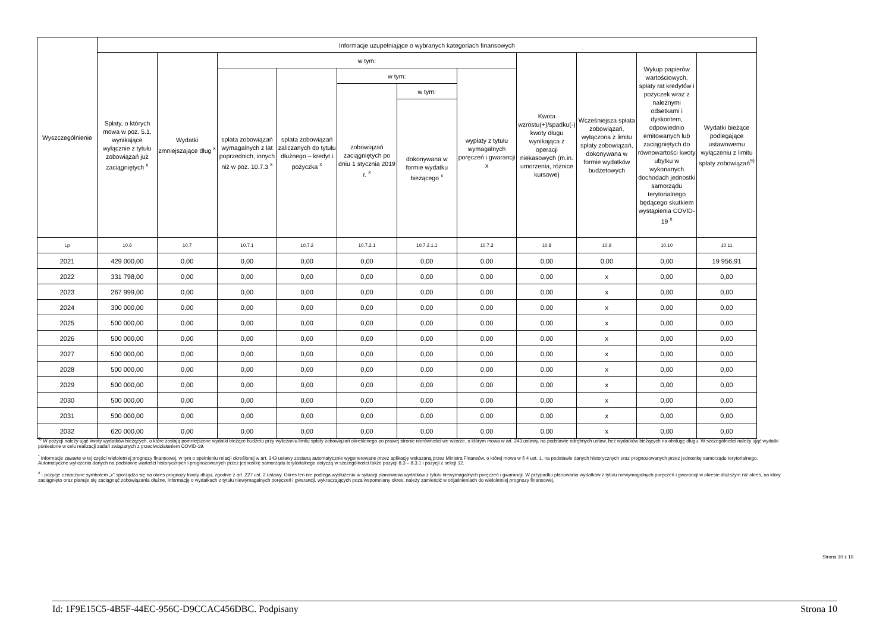| Wyszczególnienie | Informacje uzupełniające o wybranych kategoriach finansowych | | | | | | | | | | |
| --- | --- | --- | --- | --- | --- | --- | --- | --- | --- | --- | --- |
| | Spłaty, o których mowa w poz. 5.1, wynikające wyłącznie z tytułu zobowiązań już zaciągniętych <sup>x</sup> | Wydatki zmniejszające dług <sup>x</sup> | w tym: | | | | | Kwota wzrostu(+)/spadku(-) kwoty długu wynikająca z operacji niekasowych (m.in. umorzenia, różnice kursowe) | Wcześniejsza spłata zobowiązań, wyłączona z limitu spłaty zobowiązań, dokonywana w formie wydatków budżetowych | Wykup papierów wartościowych, spłaty rat kredytów i pożyczek wraz z należnymi odsetkami i dyskontem, odpowiednio emitowanych lub zaciągniętych do równowartości kwoty ubytku w wykonanych dochodach jednostki samorządu terytorialnego będącego skutkiem wystąpienia COVID-19 <sup>x</sup> | Wydatki bieżące podlegające ustawowemu wyłączeniu z limitu spłaty zobowiązań<sup>9)</sup> |
| | | | spłata zobowiązań wymagalnych z lat poprzednich, innych niż w poz. 10.7.3 <sup>x</sup> | spłata zobowiązań zaliczanych do tytułu dłużnego – kredyt i pożyczka <sup>x</sup> | w tym: | | wypłaty z tytułu wymagalnych poręczeń i gwarancji x | | | | |
| | | | | | zobowiązań zaciągniętych po dniu 1 stycznia 2019 r. <sup>x</sup> | w tym: | | | | | |
| | | | | | | dokonywana w formie wydatku bieżącego <sup>x</sup> | | | | | |
| Lp | 10.6 | 10.7 | 10.7.1 | 10.7.2 | 10.7.2.1 | 10.7.2.1.1 | 10.7.3 | 10.8 | 10.9 | 10.10 | 10.11 |
| 2021 | 429 000,00 | 0,00 | 0,00 | 0,00 | 0,00 | 0,00 | 0,00 | 0,00 | 0,00 | 0,00 | 19 956,91 |
| 2022 | 331 798,00 | 0,00 | 0,00 | 0,00 | 0,00 | 0,00 | 0,00 | 0,00 | x | 0,00 | 0,00 |
| 2023 | 267 999,00 | 0,00 | 0,00 | 0,00 | 0,00 | 0,00 | 0,00 | 0,00 | x | 0,00 | 0,00 |
| 2024 | 300 000,00 | 0,00 | 0,00 | 0,00 | 0,00 | 0,00 | 0,00 | 0,00 | x | 0,00 | 0,00 |
| 2025 | 500 000,00 | 0,00 | 0,00 | 0,00 | 0,00 | 0,00 | 0,00 | 0,00 | x | 0,00 | 0,00 |
| 2026 | 500 000,00 | 0,00 | 0,00 | 0,00 | 0,00 | 0,00 | 0,00 | 0,00 | x | 0,00 | 0,00 |
| 2027 | 500 000,00 | 0,00 | 0,00 | 0,00 | 0,00 | 0,00 | 0,00 | 0,00 | x | 0,00 | 0,00 |
| 2028 | 500 000,00 | 0,00 | 0,00 | 0,00 | 0,00 | 0,00 | 0,00 | 0,00 | x | 0,00 | 0,00 |
| 2029 | 500 000,00 | 0,00 | 0,00 | 0,00 | 0,00 | 0,00 | 0,00 | 0,00 | x | 0,00 | 0,00 |
| 2030 | 500 000,00 | 0,00 | 0,00 | 0,00 | 0,00 | 0,00 | 0,00 | 0,00 | x | 0,00 | 0,00 |
| 2031 | 500 000,00 | 0,00 | 0,00 | 0,00 | 0,00 | 0,00 | 0,00 | 0,00 | x | 0,00 | 0,00 |
| 2032 | 620 000,00 | 0,00 | 0,00 | 0,00 | 0,00 | 0,00 | 0,00 | 0,00 | x | 0,00 | 0,00 |
<sup>9)</sup> W pozycji należy ująć kwoty wydatków bieżących, o które zostają pomniejszone wydatki bieżące budżetu przy wyliczaniu limitu spłaty zobowiązań określonego po prawej stronie nierówności we wzorze, o którym mowa w art. 243 ustawy, na podstawie odrębnych ustaw, bez wydatków bieżących na obsługę długu. W szczególności należy ująć wydatki poniesione w celu realizacji zadań związanych z przeciwdziałaniem COVID-19.
<sup>*</sup> Informacje zawarte w tej części wieloletniej prognozy finansowej, w tym o spełnieniu relacji określonej w art. 243 ustawy zostaną automatycznie wygenerowane przez aplikację wskazaną przez Ministra Finansów, o której mowa w § 4 ust. 1, na podstawie danych historycznych oraz prognozowanych przez jednostkę samorządu terytorialnego. Automatyczne wyliczenia danych na podstawie wartości historycznych i prognozowanych przez jednostkę samorządu terytorialnego dotyczą w szczególności także pozycji 8.3 – 8.3.1 i pozycji z sekcji 12.
<sup>x</sup> - pozycje oznaczone symbolem „x” sporządza się na okres prognozy kwoty długu, zgodnie z art. 227 ust. 2 ustawy. Okres ten nie podlega wydłużeniu w sytuacji planowania wydatków z tytułu niewymagalnych poręczeń i gwarancji. W przypadku planowania wydatków z tytułu niewymagalnych poręczeń i gwarancji w okresie dłuższym niż okres, na który zaciągnięto oraz planuje się zaciągnąć zobowiązania dłużne, informację o wydatkach z tytułu niewymagalnych poręczeń i gwarancji, wykraczających poza wspomniany okres, należy zamieścić w objaśnieniach do wieloletniej prognozy finansowej.
Strona 10 z 10
Id: 1F9E15C5-4B5F-44EC-956C-D9CCAC456DBC. Podpisany Strona 10